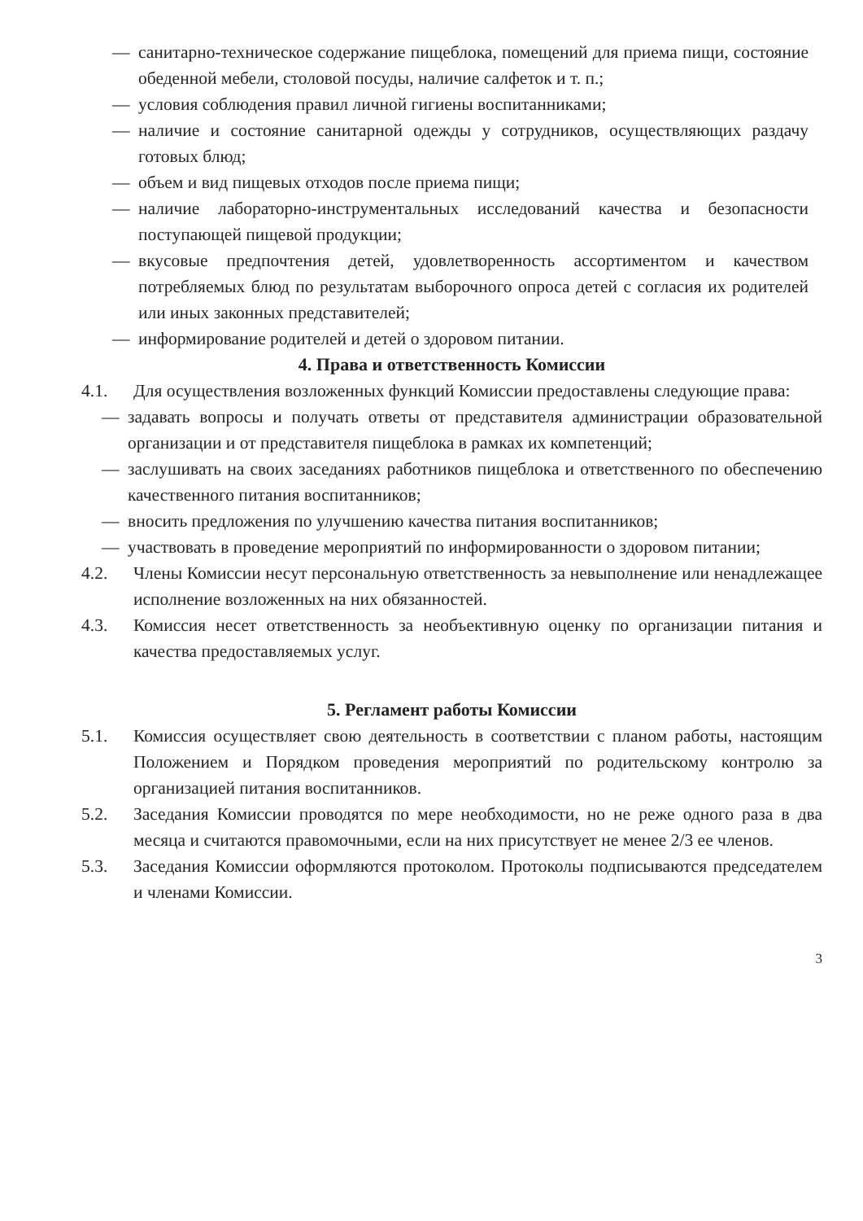— санитарно-техническое содержание пищеблока, помещений для приема пищи, состояние обеденной мебели, столовой посуды, наличие салфеток и т. п.;
— условия соблюдения правил личной гигиены воспитанниками;
— наличие и состояние санитарной одежды у сотрудников, осуществляющих раздачу готовых блюд;
— объем и вид пищевых отходов после приема пищи;
— наличие лабораторно-инструментальных исследований качества и безопасности поступающей пищевой продукции;
— вкусовые предпочтения детей, удовлетворенность ассортиментом и качеством потребляемых блюд по результатам выборочного опроса детей с согласия их родителей или иных законных представителей;
— информирование родителей и детей о здоровом питании.
4. Права и ответственность Комиссии
4.1. Для осуществления возложенных функций Комиссии предоставлены следующие права:
— задавать вопросы и получать ответы от представителя администрации образовательной организации и от представителя пищеблока в рамках их компетенций;
— заслушивать на своих заседаниях работников пищеблока и ответственного по обеспечению качественного питания воспитанников;
— вносить предложения по улучшению качества питания воспитанников;
— участвовать в проведение мероприятий по информированности о здоровом питании;
4.2. Члены Комиссии несут персональную ответственность за невыполнение или ненадлежащее исполнение возложенных на них обязанностей.
4.3. Комиссия несет ответственность за необъективную оценку по организации питания и качества предоставляемых услуг.
5. Регламент работы Комиссии
5.1. Комиссия осуществляет свою деятельность в соответствии с планом работы, настоящим Положением и Порядком проведения мероприятий по родительскому контролю за организацией питания воспитанников.
5.2. Заседания Комиссии проводятся по мере необходимости, но не реже одного раза в два месяца и считаются правомочными, если на них присутствует не менее 2/3 ее членов.
5.3. Заседания Комиссии оформляются протоколом. Протоколы подписываются председателем и членами Комиссии.
3